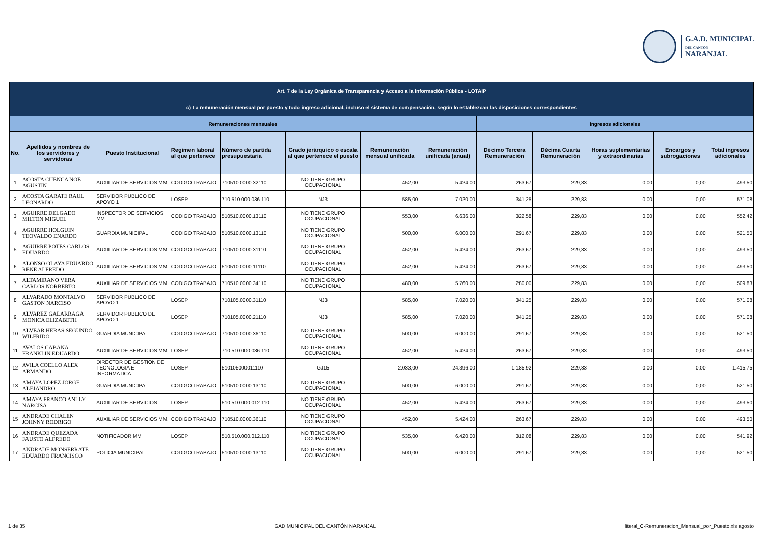G.A.D. MUNICIPAL
DEL CANTÓN
NARANJAL
| Art. 7 de la Ley Orgánica de Transparencia y Acceso a la Información Pública - LOTAIP | | | | | | | | | | | | |
| c) La remuneración mensual por puesto y todo ingreso adicional, incluso el sistema de compensación, según lo establezcan las disposiciones correspondientes | | | | | | | | | | | | |
| Remuneraciones mensuales | | | | | | | | Ingresos adicionales | | | | |
| No. | Apellidos y nombres de los servidores y servidoras | Puesto Institucional | Regimen laboral al que pertenece | Número de partida presupuestaria | Grado jerárquico o escala al que pertenece el puesto | Remuneración mensual unificada | Remuneración unificada (anual) | Décimo Tercera Remuneración | Décima Cuarta Remuneración | Horas suplementarias y extraordinarias | Encargos y subrogaciones | Total ingresos adicionales |
| 1 | ACOSTA CUENCA NOE AGUSTIN | AUXILIAR DE SERVICIOS MM. | CODIGO TRABAJO | 710510.0000.32110 | NO TIENE GRUPO OCUPACIONAL | 452,00 | 5.424,00 | 263,67 | 229,83 | 0,00 | 0,00 | 493,50 |
| 2 | ACOSTA GARATE RAUL LEONARDO | SERVIDOR PUBLICO DE APOYO 1 | LOSEP | 710.510.000.036.110 | NJ3 | 585,00 | 7.020,00 | 341,25 | 229,83 | 0,00 | 0,00 | 571,08 |
| 3 | AGUIRRE DELGADO MILTON MIGUEL | INSPECTOR DE SERVICIOS MM | CODIGO TRABAJO | 510510.0000.13110 | NO TIENE GRUPO OCUPACIONAL | 553,00 | 6.636,00 | 322,58 | 229,83 | 0,00 | 0,00 | 552,42 |
| 4 | AGUIRRE HOLGUIN TEOVALDO ENARDO | GUARDIA MUNICIPAL | CODIGO TRABAJO | 510510.0000.13110 | NO TIENE GRUPO OCUPACIONAL | 500,00 | 6.000,00 | 291,67 | 229,83 | 0,00 | 0,00 | 521,50 |
| 5 | AGUIRRE POTES CARLOS EDUARDO | AUXILIAR DE SERVICIOS MM. | CODIGO TRABAJO | 710510.0000.31110 | NO TIENE GRUPO OCUPACIONAL | 452,00 | 5.424,00 | 263,67 | 229,83 | 0,00 | 0,00 | 493,50 |
| 6 | ALONSO OLAYA EDUARDO RENE ALFREDO | AUXILIAR DE SERVICIOS MM. | CODIGO TRABAJO | 510510.0000.11110 | NO TIENE GRUPO OCUPACIONAL | 452,00 | 5.424,00 | 263,67 | 229,83 | 0,00 | 0,00 | 493,50 |
| 7 | ALTAMIRANO VERA CARLOS NORBERTO | AUXILIAR DE SERVICIOS MM. | CODIGO TRABAJO | 710510.0000.34110 | NO TIENE GRUPO OCUPACIONAL | 480,00 | 5.760,00 | 280,00 | 229,83 | 0,00 | 0,00 | 509,83 |
| 8 | ALVARADO MONTALVO GASTON NARCISO | SERVIDOR PUBLICO DE APOYO 1 | LOSEP | 710105.0000.31110 | NJ3 | 585,00 | 7.020,00 | 341,25 | 229,83 | 0,00 | 0,00 | 571,08 |
| 9 | ALVAREZ GALARRAGA MONICA ELIZABETH | SERVIDOR PUBLICO DE APOYO 1 | LOSEP | 710105.0000.21110 | NJ3 | 585,00 | 7.020,00 | 341,25 | 229,83 | 0,00 | 0,00 | 571,08 |
| 10 | ALVEAR HERAS SEGUNDO WILFRIDO | GUARDIA MUNICIPAL | CODIGO TRABAJO | 710510.0000.36110 | NO TIENE GRUPO OCUPACIONAL | 500,00 | 6.000,00 | 291,67 | 229,83 | 0,00 | 0,00 | 521,50 |
| 11 | AVALOS CABANA FRANKLIN EDUARDO | AUXILIAR DE SERVICIOS MM | LOSEP | 710.510.000.036.110 | NO TIENE GRUPO OCUPACIONAL | 452,00 | 5.424,00 | 263,67 | 229,83 | 0,00 | 0,00 | 493,50 |
| 12 | AVILA COELLO ALEX ARMANDO | DIRECTOR DE GESTION DE TECNOLOGIA E INFORMATICA | LOSEP | 510105000011110 | GJ15 | 2.033,00 | 24.396,00 | 1.185,92 | 229,83 | 0,00 | 0,00 | 1.415,75 |
| 13 | AMAYA LOPEZ JORGE ALEJANDRO | GUARDIA MUNICIPAL | CODIGO TRABAJO | 510510.0000.13110 | NO TIENE GRUPO OCUPACIONAL | 500,00 | 6.000,00 | 291,67 | 229,83 | 0,00 | 0,00 | 521,50 |
| 14 | AMAYA FRANCO ANLLY NARCISA | AUXILIAR DE SERVICIOS | LOSEP | 510.510.000.012.110 | NO TIENE GRUPO OCUPACIONAL | 452,00 | 5.424,00 | 263,67 | 229,83 | 0,00 | 0,00 | 493,50 |
| 15 | ANDRADE CHALEN JOHNNY RODRIGO | AUXILIAR DE SERVICIOS MM. | CODIGO TRABAJO | 710510.0000.36110 | NO TIENE GRUPO OCUPACIONAL | 452,00 | 5.424,00 | 263,67 | 229,83 | 0,00 | 0,00 | 493,50 |
| 16 | ANDRADE QUEZADA FAUSTO ALFREDO | NOTIFICADOR MM | LOSEP | 510.510.000.012.110 | NO TIENE GRUPO OCUPACIONAL | 535,00 | 6.420,00 | 312,08 | 229,83 | 0,00 | 0,00 | 541,92 |
| 17 | ANDRADE MONSERRATE EDUARDO FRANCISCO | POLICIA MUNICIPAL | CODIGO TRABAJO | 510510.0000.13110 | NO TIENE GRUPO OCUPACIONAL | 500,00 | 6.000,00 | 291,67 | 229,83 | 0,00 | 0,00 | 521,50 |
1 de 35 GAD MUNICIPAL DEL CANTÓN NARANJAL literal_C-Remuneracion_Mensual_por_Puesto.xls agosto